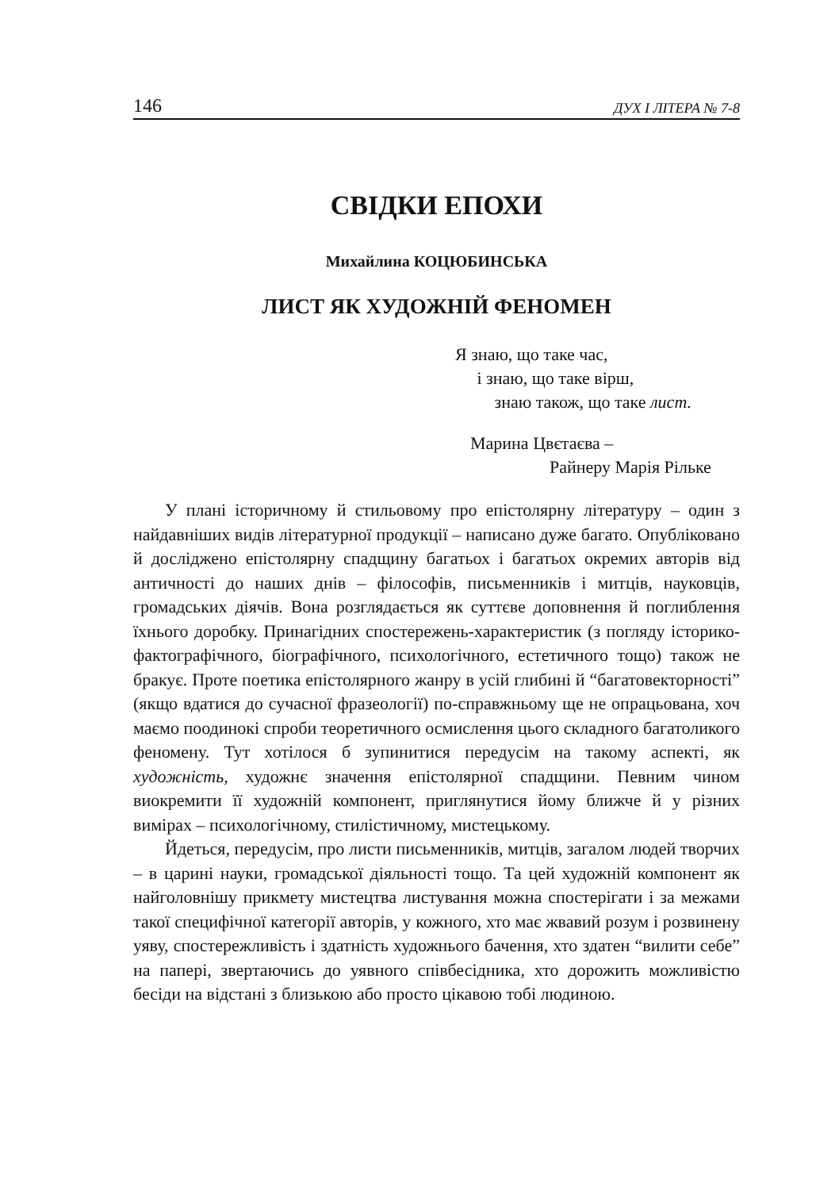146 ДУХ І ЛІТЕРА № 7-8
СВІДКИ ЕПОХИ
Михайлина КОЦЮБИНСЬКА
ЛИСТ ЯК ХУДОЖНІЙ ФЕНОМЕН
Я знаю, що таке час,
і знаю, що таке вірш,
знаю також, що таке лист.
Марина Цвєтаєва –
Райнеру Марія Рільке
У плані історичному й стильовому про епістолярну літературу – один з найдавніших видів літературної продукції – написано дуже багато. Опубліковано й досліджено епістолярну спадщину багатьох і багатьох окремих авторів від античності до наших днів – філософів, письменників і митців, науковців, громадських діячів. Вона розглядається як суттєве доповнення й поглиблення їхнього доробку. Принагідних спостережень-характеристик (з погляду історико-фактографічного, біографічного, психологічного, естетичного тощо) також не бракує. Проте поетика епістолярного жанру в усій глибині й “багатовекторності” (якщо вдатися до сучасної фразеології) по-справжньому ще не опрацьована, хоч маємо поодинокі спроби теоретичного осмислення цього складного багатоликого феномену. Тут хотілося б зупинитися передусім на такому аспекті, як художність, художнє значення епістолярної спадщини. Певним чином виокремити її художній компонент, приглянутися йому ближче й у різних вимірах – психологічному, стилістичному, мистецькому.
Йдеться, передусім, про листи письменників, митців, загалом людей творчих – в царині науки, громадської діяльності тощо. Та цей художній компонент як найголовнішу прикмету мистецтва листування можна спостерігати і за межами такої специфічної категорії авторів, у кожного, хто має жвавий розум і розвинену уяву, спостережливість і здатність художнього бачення, хто здатен “вилити себе” на папері, звертаючись до уявного співбесідника, хто дорожить можливістю бесіди на відстані з близькою або просто цікавою тобі людиною.